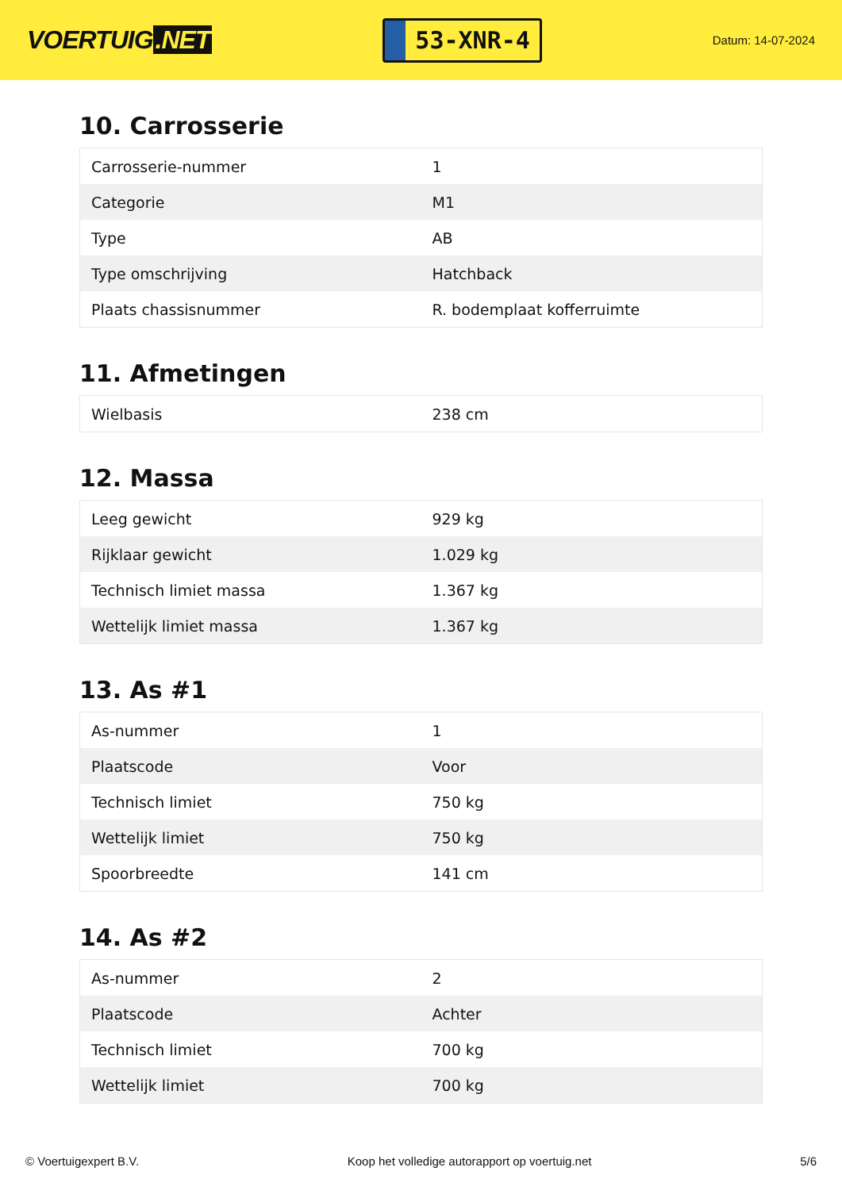VOERTUIG.NET
53-XNR-4
Datum: 14-07-2024
10. Carrosserie
| Carrosserie-nummer | 1 |
| Categorie | M1 |
| Type | AB |
| Type omschrijving | Hatchback |
| Plaats chassisnummer | R. bodemplaat kofferruimte |
11. Afmetingen
| Wielbasis | 238 cm |
12. Massa
| Leeg gewicht | 929 kg |
| Rijklaar gewicht | 1.029 kg |
| Technisch limiet massa | 1.367 kg |
| Wettelijk limiet massa | 1.367 kg |
13. As #1
| As-nummer | 1 |
| Plaatscode | Voor |
| Technisch limiet | 750 kg |
| Wettelijk limiet | 750 kg |
| Spoorbreedte | 141 cm |
14. As #2
| As-nummer | 2 |
| Plaatscode | Achter |
| Technisch limiet | 700 kg |
| Wettelijk limiet | 700 kg |
© Voertuigexpert B.V. Koop het volledige autorapport op voertuig.net 5/6